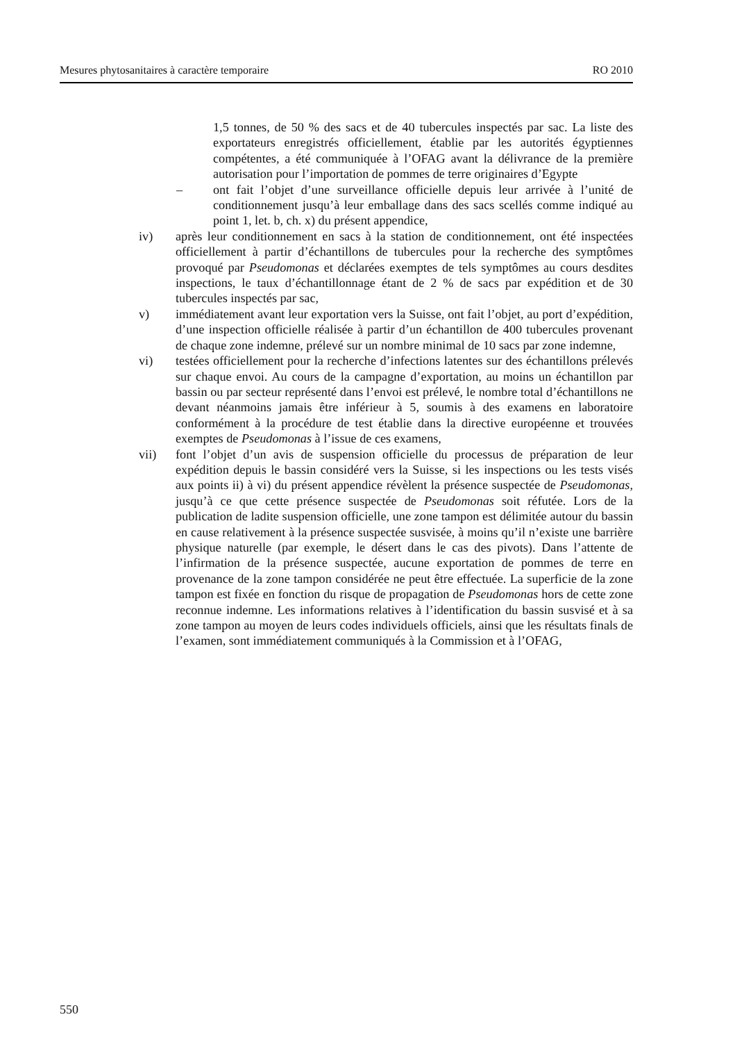Mesures phytosanitaires à caractère temporaire RO 2010
1,5 tonnes, de 50 % des sacs et de 40 tubercules inspectés par sac. La liste des exportateurs enregistrés officiellement, établie par les autorités égyptiennes compétentes, a été communiquée à l’OFAG avant la délivrance de la première autorisation pour l’importation de pommes de terre originaires d’Egypte
– ont fait l’objet d’une surveillance officielle depuis leur arrivée à l’unité de conditionnement jusqu’à leur emballage dans des sacs scellés comme indiqué au point 1, let. b, ch. x) du présent appendice,
iv) après leur conditionnement en sacs à la station de conditionnement, ont été inspectées officiellement à partir d’échantillons de tubercules pour la recherche des symptômes provoqué par Pseudomonas et déclarées exemptes de tels symptômes au cours desdites inspections, le taux d’échantillonnage étant de 2 % de sacs par expédition et de 30 tubercules inspectés par sac,
v) immédiatement avant leur exportation vers la Suisse, ont fait l’objet, au port d’expédition, d’une inspection officielle réalisée à partir d’un échantillon de 400 tubercules provenant de chaque zone indemne, prélevé sur un nombre minimal de 10 sacs par zone indemne,
vi) testées officiellement pour la recherche d’infections latentes sur des échantillons prélevés sur chaque envoi. Au cours de la campagne d’exportation, au moins un échantillon par bassin ou par secteur représenté dans l’envoi est prélevé, le nombre total d’échantillons ne devant néanmoins jamais être inférieur à 5, soumis à des examens en laboratoire conformément à la procédure de test établie dans la directive européenne et trouvées exemptes de Pseudomonas à l’issue de ces examens,
vii) font l’objet d’un avis de suspension officielle du processus de préparation de leur expédition depuis le bassin considéré vers la Suisse, si les inspections ou les tests visés aux points ii) à vi) du présent appendice révèlent la présence suspectée de Pseudomonas, jusqu’à ce que cette présence suspectée de Pseudomonas soit réfutée. Lors de la publication de ladite suspension officielle, une zone tampon est délimitée autour du bassin en cause relativement à la présence suspectée susvisée, à moins qu’il n’existe une barrière physique naturelle (par exemple, le désert dans le cas des pivots). Dans l’attente de l’infirmation de la présence suspectée, aucune exportation de pommes de terre en provenance de la zone tampon considérée ne peut être effectuée. La superficie de la zone tampon est fixée en fonction du risque de propagation de Pseudomonas hors de cette zone reconnue indemne. Les informations relatives à l’identification du bassin susvisé et à sa zone tampon au moyen de leurs codes individuels officiels, ainsi que les résultats finals de l’examen, sont immédiatement communiqués à la Commission et à l’OFAG,
550